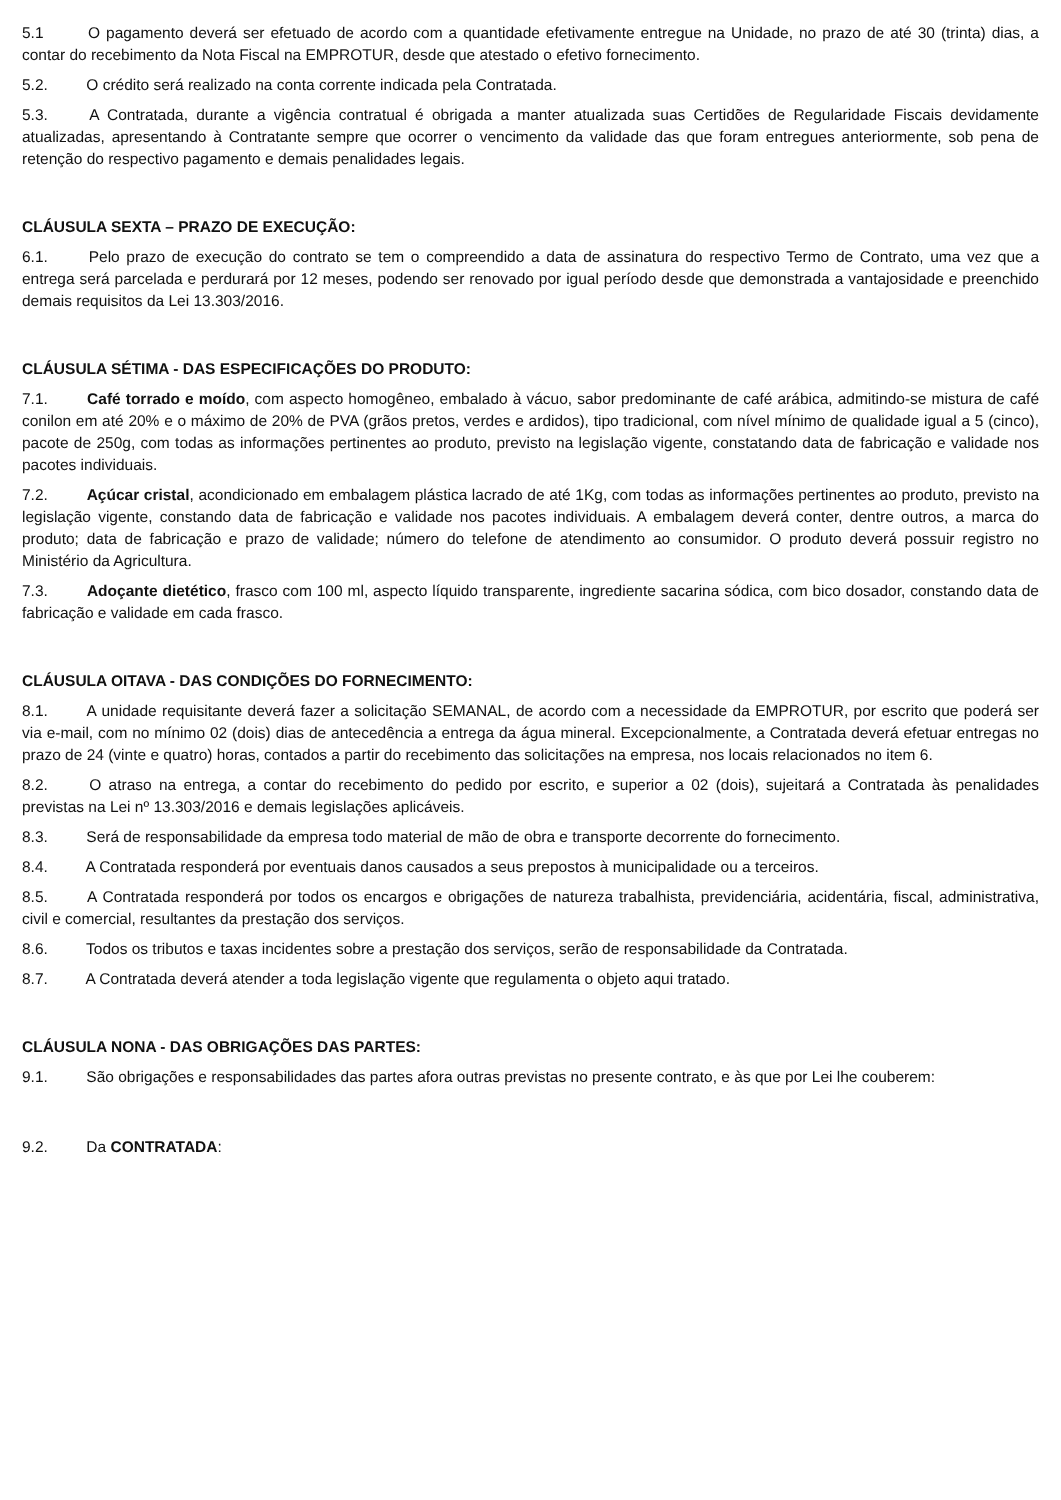5.1 O pagamento deverá ser efetuado de acordo com a quantidade efetivamente entregue na Unidade, no prazo de até 30 (trinta) dias, a contar do recebimento da Nota Fiscal na EMPROTUR, desde que atestado o efetivo fornecimento.
5.2. O crédito será realizado na conta corrente indicada pela Contratada.
5.3. A Contratada, durante a vigência contratual é obrigada a manter atualizada suas Certidões de Regularidade Fiscais devidamente atualizadas, apresentando à Contratante sempre que ocorrer o vencimento da validade das que foram entregues anteriormente, sob pena de retenção do respectivo pagamento e demais penalidades legais.
CLÁUSULA SEXTA – PRAZO DE EXECUÇÃO:
6.1. Pelo prazo de execução do contrato se tem o compreendido a data de assinatura do respectivo Termo de Contrato, uma vez que a entrega será parcelada e perdurará por 12 meses, podendo ser renovado por igual período desde que demonstrada a vantajosidade e preenchido demais requisitos da Lei 13.303/2016.
CLÁUSULA SÉTIMA - DAS ESPECIFICAÇÕES DO PRODUTO:
7.1. Café torrado e moído, com aspecto homogêneo, embalado à vácuo, sabor predominante de café arábica, admitindo-se mistura de café conilon em até 20% e o máximo de 20% de PVA (grãos pretos, verdes e ardidos), tipo tradicional, com nível mínimo de qualidade igual a 5 (cinco), pacote de 250g, com todas as informações pertinentes ao produto, previsto na legislação vigente, constatando data de fabricação e validade nos pacotes individuais.
7.2. Açúcar cristal, acondicionado em embalagem plástica lacrado de até 1Kg, com todas as informações pertinentes ao produto, previsto na legislação vigente, constando data de fabricação e validade nos pacotes individuais. A embalagem deverá conter, dentre outros, a marca do produto; data de fabricação e prazo de validade; número do telefone de atendimento ao consumidor. O produto deverá possuir registro no Ministério da Agricultura.
7.3. Adoçante dietético, frasco com 100 ml, aspecto líquido transparente, ingrediente sacarina sódica, com bico dosador, constando data de fabricação e validade em cada frasco.
CLÁUSULA OITAVA - DAS CONDIÇÕES DO FORNECIMENTO:
8.1. A unidade requisitante deverá fazer a solicitação SEMANAL, de acordo com a necessidade da EMPROTUR, por escrito que poderá ser via e-mail, com no mínimo 02 (dois) dias de antecedência a entrega da água mineral. Excepcionalmente, a Contratada deverá efetuar entregas no prazo de 24 (vinte e quatro) horas, contados a partir do recebimento das solicitações na empresa, nos locais relacionados no item 6.
8.2. O atraso na entrega, a contar do recebimento do pedido por escrito, e superior a 02 (dois), sujeitará a Contratada às penalidades previstas na Lei nº 13.303/2016 e demais legislações aplicáveis.
8.3. Será de responsabilidade da empresa todo material de mão de obra e transporte decorrente do fornecimento.
8.4. A Contratada responderá por eventuais danos causados a seus prepostos à municipalidade ou a terceiros.
8.5. A Contratada responderá por todos os encargos e obrigações de natureza trabalhista, previdenciária, acidentária, fiscal, administrativa, civil e comercial, resultantes da prestação dos serviços.
8.6. Todos os tributos e taxas incidentes sobre a prestação dos serviços, serão de responsabilidade da Contratada.
8.7. A Contratada deverá atender a toda legislação vigente que regulamenta o objeto aqui tratado.
CLÁUSULA NONA - DAS OBRIGAÇÕES DAS PARTES:
9.1. São obrigações e responsabilidades das partes afora outras previstas no presente contrato, e às que por Lei lhe couberem:
9.2. Da CONTRATADA: